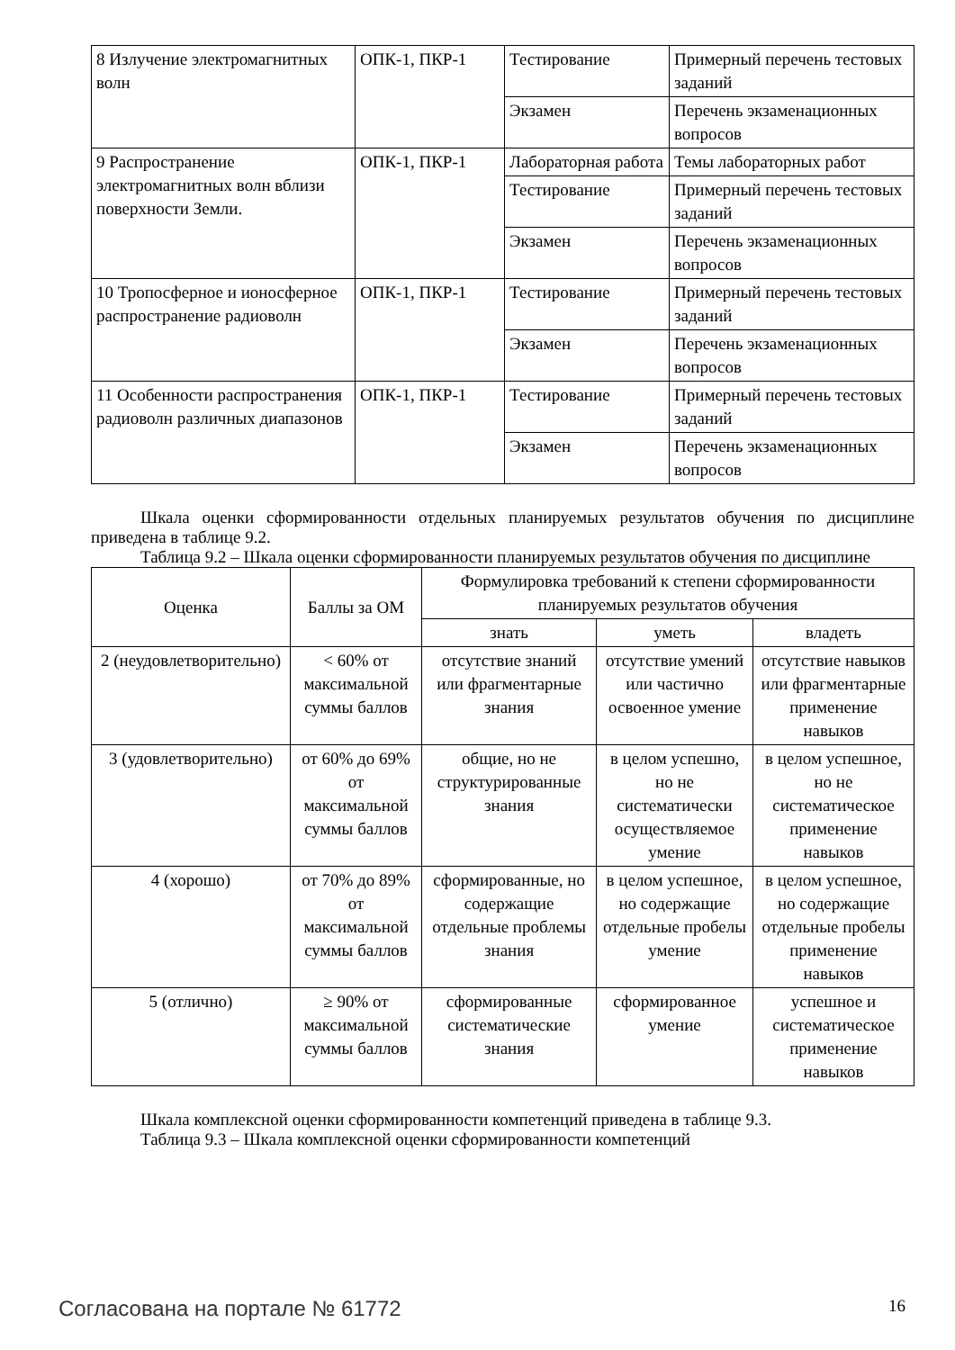| 8 Излучение электромагнитных волн | ОПК-1, ПКР-1 | Тестирование | Примерный перечень тестовых заданий |
| | | Экзамен | Перечень экзаменационных вопросов |
| 9 Распространение электромагнитных волн вблизи поверхности Земли. | ОПК-1, ПКР-1 | Лабораторная работа | Темы лабораторных работ |
| | | Тестирование | Примерный перечень тестовых заданий |
| | | Экзамен | Перечень экзаменационных вопросов |
| 10 Тропосферное и ионосферное распространение радиоволн | ОПК-1, ПКР-1 | Тестирование | Примерный перечень тестовых заданий |
| | | Экзамен | Перечень экзаменационных вопросов |
| 11 Особенности распространения радиоволн различных диапазонов | ОПК-1, ПКР-1 | Тестирование | Примерный перечень тестовых заданий |
| | | Экзамен | Перечень экзаменационных вопросов |
Шкала оценки сформированности отдельных планируемых результатов обучения по дисциплине приведена в таблице 9.2.
Таблица 9.2 – Шкала оценки сформированности планируемых результатов обучения по дисциплине
| Оценка | Баллы за ОМ | Формулировка требований к степени сформированности планируемых результатов обучения | | |
| --- | --- | --- | --- | --- |
| | | знать | уметь | владеть |
| 2 (неудовлетворительно) | < 60% от максимальной суммы баллов | отсутствие знаний или фрагментарные знания | отсутствие умений или частично освоенное умение | отсутствие навыков или фрагментарные применение навыков |
| 3 (удовлетворительно) | от 60% до 69% от максимальной суммы баллов | общие, но не структурированные знания | в целом успешно, но не систематически осуществляемое умение | в целом успешное, но не систематическое применение навыков |
| 4 (хорошо) | от 70% до 89% от максимальной суммы баллов | сформированные, но содержащие отдельные проблемы знания | в целом успешное, но содержащие отдельные пробелы умение | в целом успешное, но содержащие отдельные пробелы применение навыков |
| 5 (отлично) | ≥ 90% от максимальной суммы баллов | сформированные систематические знания | сформированное умение | успешное и систематическое применение навыков |
Шкала комплексной оценки сформированности компетенций приведена в таблице 9.3.
Таблица 9.3 – Шкала комплексной оценки сформированности компетенций
Согласована на портале № 61772 16